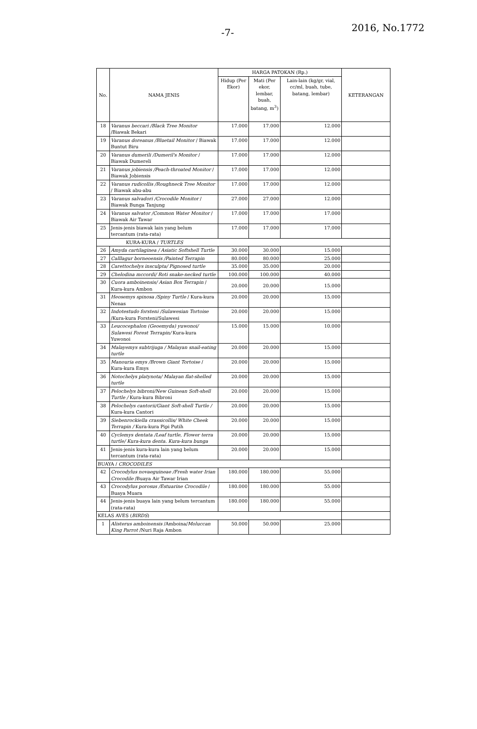-7- 2016, No.1772
| No. | NAMA JENIS | HARGA PATOKAN (Rp.) | | | KETERANGAN |
| --- | --- | --- | --- | --- | --- |
| | | Hidup (Per Ekor) | Mati (Per ekor, lembar, buah, batang, m<sup>3</sup>) | Lain-lain (kg/gr, vial, cc/ml, buah, tube, batang, lembar) | |
| 18 | Varanus beccari /Black Tree Monitor /Biawak Bekari | 17.000 | 17.000 | 12.000 | |
| 19 | Varanus doreanus /Bluetail Monitor / Biawak Buntut Biru | 17.000 | 17.000 | 12.000 | |
| 20 | Varanus dumerili /Dumeril's Monitor / Biawak Dumereli | 17.000 | 17.000 | 12.000 | |
| 21 | Varanus jobiensis /Peach-throated Monitor / Biawak Jobiensis | 17.000 | 17.000 | 12.000 | |
| 22 | Varanus rudicollis /Roughneck Tree Monitor / Biawak abu-abu | 17.000 | 17.000 | 12.000 | |
| 23 | Varanus salvadori /Crocodile Monitor / Biawak Bunga Tanjung | 27.000 | 27.000 | 12.000 | |
| 24 | Varanus salvator /Common Water Monitor / Biawak Air Tawar | 17.000 | 17.000 | 17.000 | |
| 25 | Jenis-jenis biawak lain yang belum tercantum (rata-rata) | 17.000 | 17.000 | 17.000 | |
| KURA-KURA / TURTLES | | | | | |
| 26 | Amyda cartilaginea / Asiatic Softshell Turtle | 30.000 | 30.000 | 15.000 | |
| 27 | Calllagur borneoensis /Painted Terrapin | 80.000 | 80.000 | 25.000 | |
| 28 | Carettochelys insculpta/ Pignosed turtle | 35.000 | 35.000 | 20.000 | |
| 29 | Chelodina mccordi/ Roti snake-necked turtle | 100.000 | 100.000 | 40.000 | |
| 30 | Cuora amboinensis/ Asian Box Terrapin / Kura-kura Ambon | 20.000 | 20.000 | 15.000 | |
| 31 | Heosemys spinosa /Spiny Turtle / Kura-kura Nenas | 20.000 | 20.000 | 15.000 | |
| 32 | Indotestudo forsteni /Sulawesian Tortoise /Kura-kura Forsteni/Sulawesi | 20.000 | 20.000 | 15.000 | |
| 33 | Leucocephalon (Geoemyda) yuwonoi/ Sulawesi Forest Terrapin/ Kura-kura Yuwonoi | 15.000 | 15.000 | 10.000 | |
| 34 | Malayemys subtrijuga / Malayan snail-eating turtle | 20.000 | 20.000 | 15.000 | |
| 35 | Manouria emys /Brown Giant Tortoise / Kura-kura Emys | 20.000 | 20.000 | 15.000 | |
| 36 | Notochelys platynota/ Malayan flat-shelled turtle | 20.000 | 20.000 | 15.000 | |
| 37 | Pelochelys bibroni/New Guinean Soft-shell Turtle / Kura-kura Bibroni | 20.000 | 20.000 | 15.000 | |
| 38 | Pelochelys cantorii/Giant Soft-shell Turtle / Kura-kura Cantori | 20.000 | 20.000 | 15.000 | |
| 39 | Siebenrockiella crassicollis/ White Cheek Terrapin / Kura-kura Pipi Putih | 20.000 | 20.000 | 15.000 | |
| 40 | Cyclemys dentata /Leaf turtle, Flower terra turtle/ Kura-kura denta. Kura-kura bunga | 20.000 | 20.000 | 15.000 | |
| 41 | Jenis-jenis kura-kura lain yang belum tercantum (rata-rata) | 20.000 | 20.000 | 15.000 | |
| BUAYA / CROCODILES | | | | | |
| 42 | Crocodylus novaeguineae /Fresh water Irian Crocodile /Buaya Air Tawar Irian | 180.000 | 180.000 | 55.000 | |
| 43 | Crocodylus porosus /Estuarine Crocodile / Buaya Muara | 180.000 | 180.000 | 55.000 | |
| 44 | Jenis-jenis buaya lain yang belum tercantum (rata-rata) | 180.000 | 180.000 | 55.000 | |
| KELAS AVES ( BIRDS ) | | | | | |
| 1 | Alisterus amboinensis /Amboina/ Moluccan King Parrot /Nuri Raja Ambon | 50.000 | 50.000 | 25.000 | |